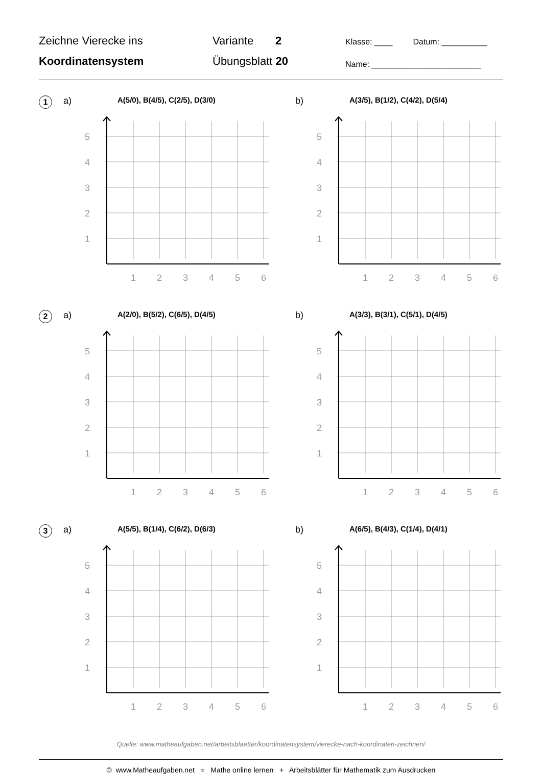Zeichne Vierecke ins
Koordinatensystem
Variante 2
Übungsblatt 20
Klasse: ____ Datum: __________
Name: ________________________
1 a) A(5/0), B(4/5), C(2/5), D(3/0)
5
4
3
2
1
1
2
3
4
5
6
b) A(3/5), B(1/2), C(4/2), D(5/4)
5
4
3
2
1
1
2
3
4
5
6
2 a) A(2/0), B(5/2), C(6/5), D(4/5)
5
4
3
2
1
1
2
3
4
5
6
b) A(3/3), B(3/1), C(5/1), D(4/5)
5
4
3
2
1
1
2
3
4
5
6
3 a) A(5/5), B(1/4), C(6/2), D(6/3)
5
4
3
2
1
1
2
3
4
5
6
b) A(6/5), B(4/3), C(1/4), D(4/1)
5
4
3
2
1
1
2
3
4
5
6
Quelle: www.matheaufgaben.net/arbeitsblaetter/koordinatensystem/vierecke-nach-koordinaten-zeichnen/
© www.Matheaufgaben.net = Mathe online lernen + Arbeitsblätter für Mathematik zum Ausdrucken